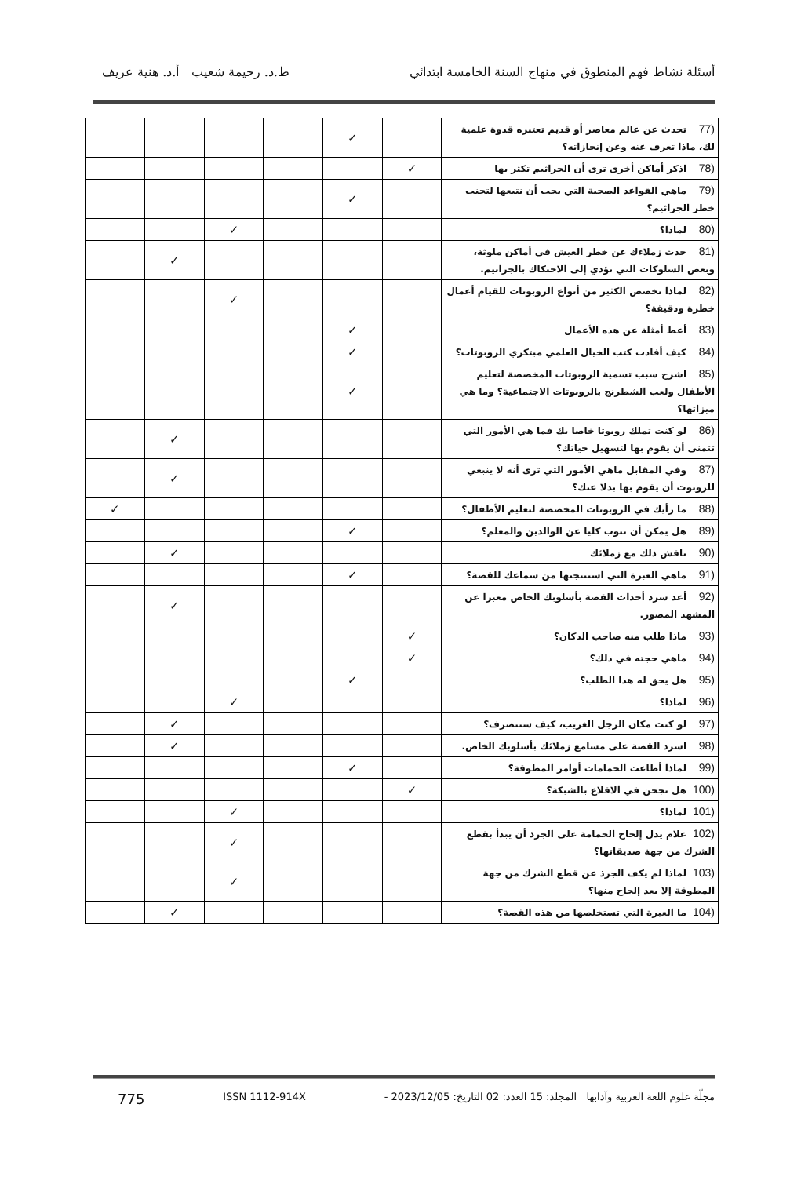أسئلة نشاط فهم المنطوق في منهاج السنة الخامسة ابتدائي ط.د. رحيمة شعيب أ.د. هنية عريف
| (77 تحدث عن عالم معاصر أو قديم تعتبره قدوة علمية لك، ماذا تعرف عنه وعن إنجازاته؟ | | ✓ | | | | |
| (78 اذكر أماكن أخرى ترى أن الجراثيم تكثر بها | ✓ | | | | | |
| (79 ماهي القواعد الصحية التي يجب أن نتبعها لتجنب خطر الجراثيم؟ | | ✓ | | | | |
| (80 لماذا؟ | | | | ✓ | | |
| (81 حدث زملاءك عن خطر العيش في أماكن ملوثة، وبعض السلوكات التي تؤدي إلى الاحتكاك بالجراثيم. | | | | | ✓ | |
| (82 لماذا تخصص الكثير من أنواع الروبوتات للقيام أعمال خطرة ودقيقة؟ | | | | ✓ | | |
| (83 أعط أمثلة عن هذه الأعمال | | ✓ | | | | |
| (84 كيف أفادت كتب الخيال العلمي مبتكري الروبوتات؟ | | ✓ | | | | |
| (85 اشرح سبب تسمية الروبوتات المخصصة لتعليم الأطفال ولعب الشطرنج بالروبوتات الاجتماعية؟ وما هي ميزاتها؟ | | ✓ | | | | |
| (86 لو كنت تملك روبوتا خاصا بك فما هي الأمور التي تتمنى أن يقوم بها لتسهيل حياتك؟ | | | | | ✓ | |
| (87 وفي المقابل ماهي الأمور التي ترى أنه لا ينبغي للروبوت أن يقوم بها بدلا عنك؟ | | | | | ✓ | |
| (88 ما رأيك في الروبوتات المخصصة لتعليم الأطفال؟ | | | | | | ✓ |
| (89 هل يمكن أن تنوب كليا عن الوالدين والمعلم؟ | | ✓ | | | | |
| (90 ناقش ذلك مع زملائك | | | | | ✓ | |
| (91 ماهي العبرة التي استنتجتها من سماعك للقصة؟ | | ✓ | | | | |
| (92 أعد سرد أحداث القصة بأسلوبك الخاص معبرا عن المشهد المصور. | | | | | ✓ | |
| (93 ماذا طلب منه صاحب الدكان؟ | ✓ | | | | | |
| (94 ماهي حجته في ذلك؟ | ✓ | | | | | |
| (95 هل يحق له هذا الطلب؟ | | ✓ | | | | |
| (96 لماذا؟ | | | | ✓ | | |
| (97 لو كنت مكان الرجل الغريب، كيف ستتصرف؟ | | | | | ✓ | |
| (98 اسرد القصة على مسامع زملائك بأسلوبك الخاص. | | | | | ✓ | |
| (99 لماذا أطاعت الحمامات أوامر المطوقة؟ | | ✓ | | | | |
| (100 هل نجحن في الاقلاع بالشبكة؟ | ✓ | | | | | |
| (101 لماذا؟ | | | | ✓ | | |
| (102 علام يدل إلحاح الحمامة على الجرذ أن يبدأ بقطع الشرك من جهة صديقاتها؟ | | | | ✓ | | |
| (103 لماذا لم يكف الجرذ عن قطع الشرك من جهة المطوقة إلا بعد إلحاح منها؟ | | | | ✓ | | |
| (104 ما العبرة التي تستخلصها من هذه القصة؟ | | | | | ✓ | |
مجلّة علوم اللغة العربية وآدابها المجلد: 15 العدد: 02 التاريخ: 2023/12/05 - ISSN 1112-914X 775